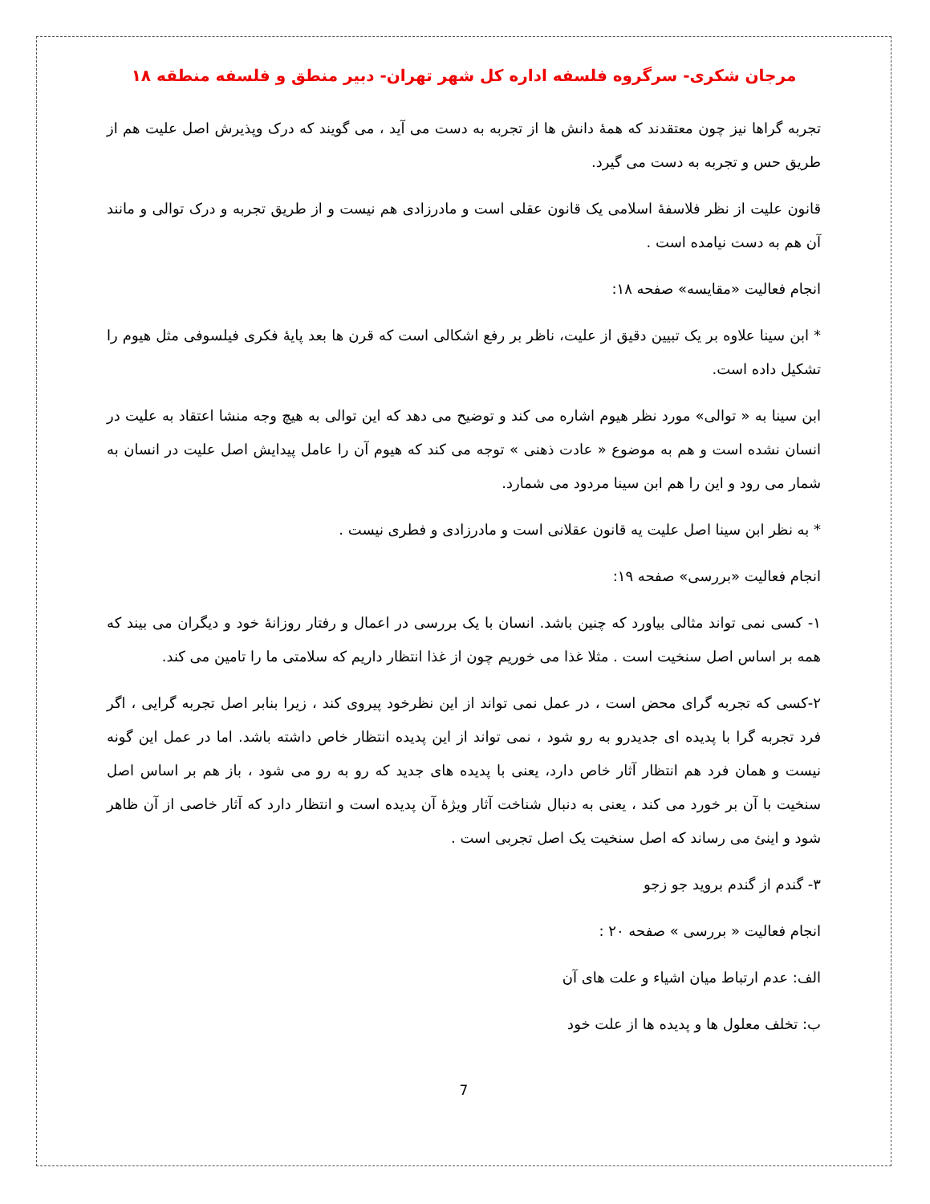مرجان شکری- سرگروه فلسفه اداره کل شهر تهران- دبیر منطق و فلسفه منطقه ۱۸
تجربه گراها نیز چون معتقدند که همهٔ دانش ها از تجربه به دست می آید ، می گویند که درک وپذیرش اصل علیت هم از طریق حس و تجربه به دست می گیرد.
قانون علیت از نظر فلاسفهٔ اسلامی یک قانون عقلی است و مادرزادی هم نیست و از طریق تجربه و درک توالی و مانند آن هم به دست نیامده است .
انجام فعالیت «مقایسه» صفحه ۱۸:
* ابن سینا علاوه بر یک تبیین دقیق از علیت، ناظر بر رفع اشکالی است که قرن ها بعد پایهٔ فکری فیلسوفی مثل هیوم را تشکیل داده است.
ابن سینا به « توالی» مورد نظر هیوم اشاره می کند و توضیح می دهد که این توالی به هیچ وجه منشا اعتقاد به علیت در انسان نشده است و هم به موضوع « عادت ذهنی » توجه می کند که هیوم آن را عامل پیدایش اصل علیت در انسان به شمار می رود و این را هم ابن سینا مردود می شمارد.
* به نظر ابن سینا اصل علیت یه قانون عقلانی است و مادرزادی و فطری نیست .
انجام فعالیت «بررسی» صفحه ۱۹:
۱- کسی نمی تواند مثالی بیاورد که چنین باشد. انسان با یک بررسی در اعمال و رفتار روزانهٔ خود و دیگران می بیند که همه بر اساس اصل سنخیت است . مثلا غذا می خوریم چون از غذا انتظار داریم که سلامتی ما را تامین می کند.
۲-کسی که تجربه گرای محض است ، در عمل نمی تواند از این نظرخود پیروی کند ، زیرا بنابر اصل تجربه گرایی ، اگر فرد تجربه گرا با پدیده ای جدیدرو به رو شود ، نمی تواند از این پدیده انتظار خاص داشته باشد. اما در عمل این گونه نیست و همان فرد هم انتظار آثار خاص دارد، یعنی با پدیده های جدید که رو به رو می شود ، باز هم بر اساس اصل سنخیت با آن بر خورد می کند ، یعنی به دنبال شناخت آثار ویژهٔ آن پدیده است و انتظار دارد که آثار خاصی از آن ظاهر شود و اینئ می رساند که اصل سنخیت یک اصل تجربی است .
۳- گندم از گندم بروید جو زجو
انجام فعالیت « بررسی » صفحه ۲۰ :
الف: عدم ارتباط میان اشیاء و علت های آن
ب: تخلف معلول ها و پدیده ها از علت خود
7